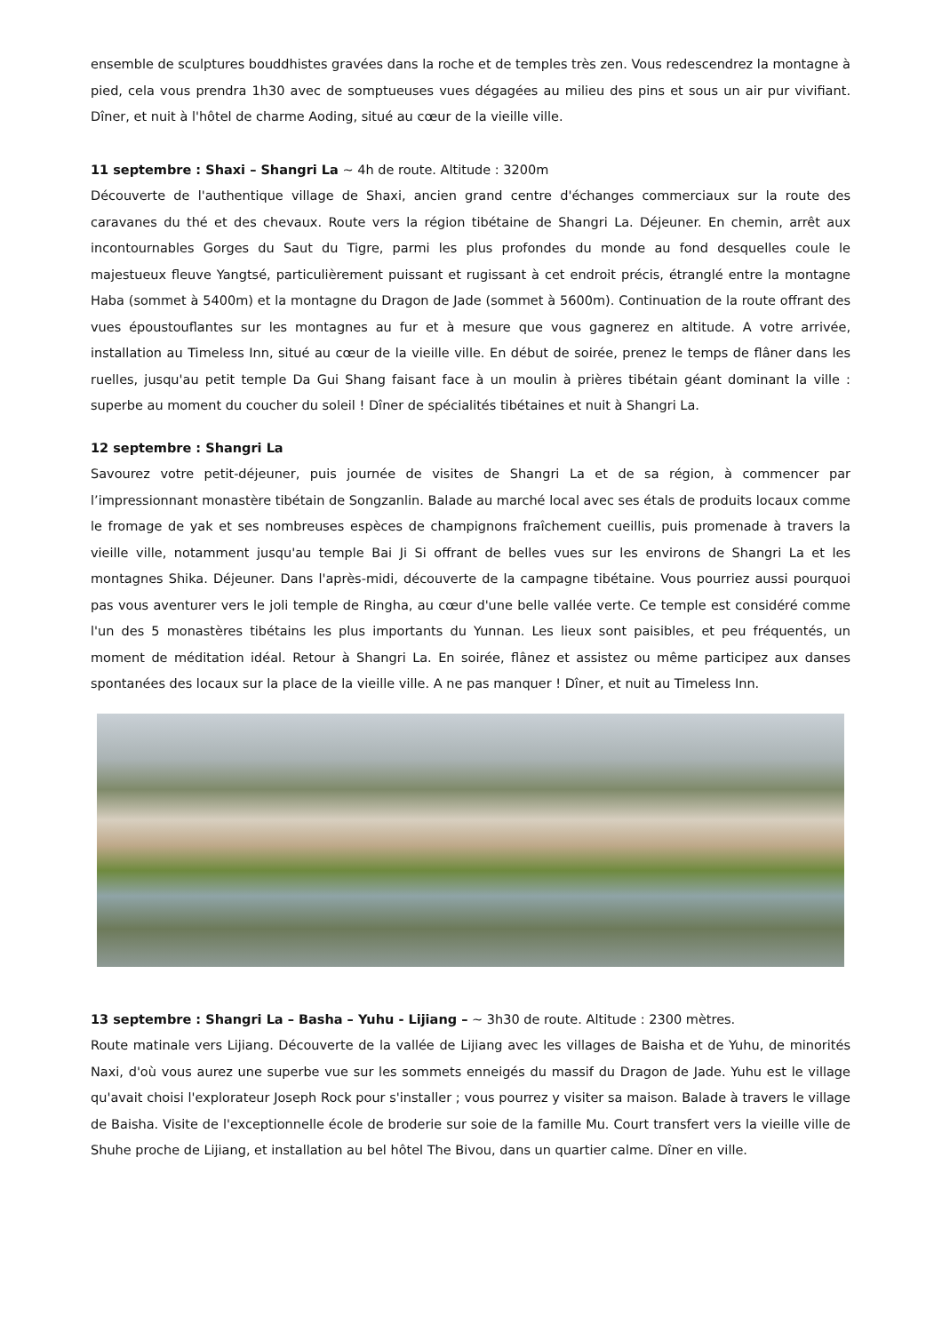ensemble de sculptures bouddhistes gravées dans la roche et de temples très zen. Vous redescendrez la montagne à pied, cela vous prendra 1h30 avec de somptueuses vues dégagées au milieu des pins et sous un air pur vivifiant. Dîner, et nuit à l'hôtel de charme Aoding, situé au cœur de la vieille ville.
11 septembre : Shaxi – Shangri La ~ 4h de route. Altitude : 3200m
Découverte de l'authentique village de Shaxi, ancien grand centre d'échanges commerciaux sur la route des caravanes du thé et des chevaux. Route vers la région tibétaine de Shangri La. Déjeuner. En chemin, arrêt aux incontournables Gorges du Saut du Tigre, parmi les plus profondes du monde au fond desquelles coule le majestueux fleuve Yangtsé, particulièrement puissant et rugissant à cet endroit précis, étranglé entre la montagne Haba (sommet à 5400m) et la montagne du Dragon de Jade (sommet à 5600m). Continuation de la route offrant des vues époustouflantes sur les montagnes au fur et à mesure que vous gagnerez en altitude. A votre arrivée, installation au Timeless Inn, situé au cœur de la vieille ville. En début de soirée, prenez le temps de flâner dans les ruelles, jusqu'au petit temple Da Gui Shang faisant face à un moulin à prières tibétain géant dominant la ville : superbe au moment du coucher du soleil ! Dîner de spécialités tibétaines et nuit à Shangri La.
12 septembre : Shangri La
Savourez votre petit-déjeuner, puis journée de visites de Shangri La et de sa région, à commencer par l’impressionnant monastère tibétain de Songzanlin. Balade au marché local avec ses étals de produits locaux comme le fromage de yak et ses nombreuses espèces de champignons fraîchement cueillis, puis promenade à travers la vieille ville, notamment jusqu'au temple Bai Ji Si offrant de belles vues sur les environs de Shangri La et les montagnes Shika. Déjeuner. Dans l'après-midi, découverte de la campagne tibétaine. Vous pourriez aussi pourquoi pas vous aventurer vers le joli temple de Ringha, au cœur d'une belle vallée verte. Ce temple est considéré comme l'un des 5 monastères tibétains les plus importants du Yunnan. Les lieux sont paisibles, et peu fréquentés, un moment de méditation idéal. Retour à Shangri La. En soirée, flânez et assistez ou même participez aux danses spontanées des locaux sur la place de la vieille ville. A ne pas manquer ! Dîner, et nuit au Timeless Inn.
13 septembre : Shangri La – Basha – Yuhu - Lijiang – ~ 3h30 de route. Altitude : 2300 mètres.
Route matinale vers Lijiang. Découverte de la vallée de Lijiang avec les villages de Baisha et de Yuhu, de minorités Naxi, d'où vous aurez une superbe vue sur les sommets enneigés du massif du Dragon de Jade. Yuhu est le village qu'avait choisi l'explorateur Joseph Rock pour s'installer ; vous pourrez y visiter sa maison. Balade à travers le village de Baisha. Visite de l'exceptionnelle école de broderie sur soie de la famille Mu. Court transfert vers la vieille ville de Shuhe proche de Lijiang, et installation au bel hôtel The Bivou, dans un quartier calme. Dîner en ville.